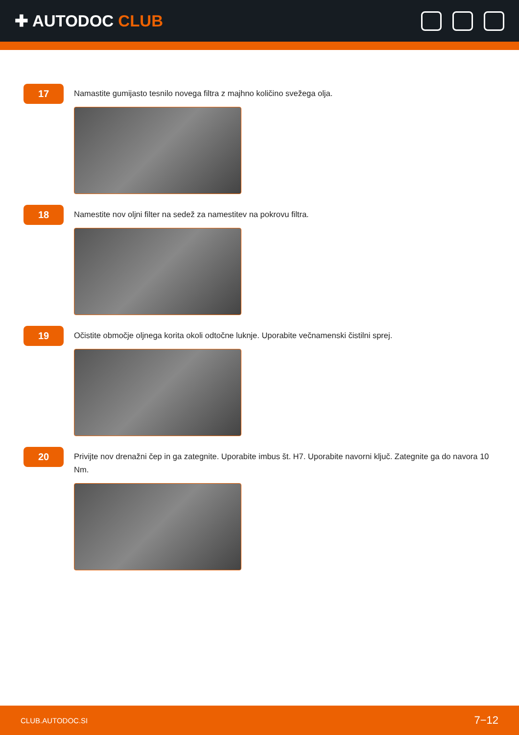✚ AUTODOC CLUB
17
Namastite gumijasto tesnilo novega filtra z majhno količino svežega olja.
18
Namestite nov oljni filter na sedež za namestitev na pokrovu filtra.
19
Očistite območje oljnega korita okoli odtočne luknje. Uporabite večnamenski čistilni sprej.
20
Privijte nov drenažni čep in ga zategnite. Uporabite imbus št. H7. Uporabite navorni ključ. Zategnite ga do navora 10 Nm.
CLUB.AUTODOC.SI 7−12